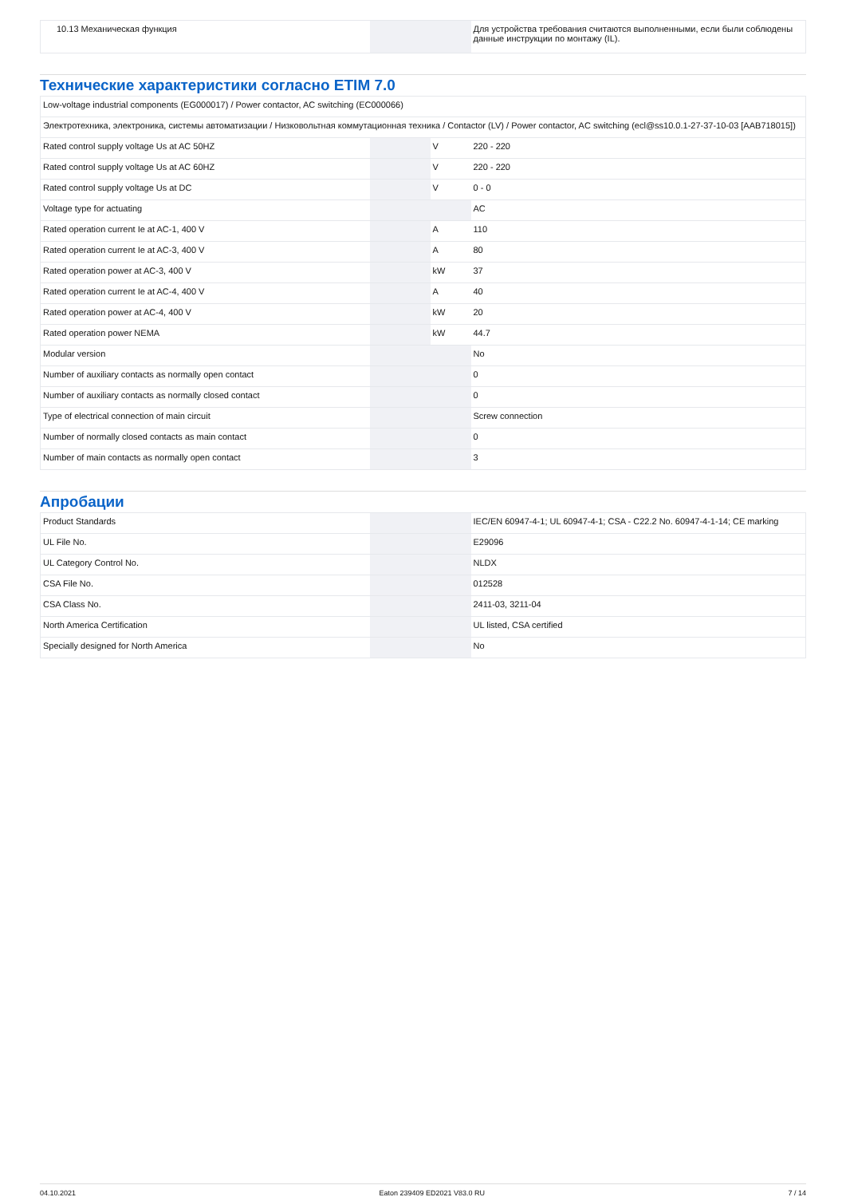| 10.13 Механическая функция | | | Для устройства требования считаются выполненными, если были соблюдены данные инструкции по монтажу (IL). |
Технические характеристики согласно ETIM 7.0
| Low-voltage industrial components (EG000017) / Power contactor, AC switching (EC000066) | | | |
| Электротехника, электроника, системы автоматизации / Низковольтная коммутационная техника / Contactor (LV) / Power contactor, AC switching (ecl@ss10.0.1-27-37-10-03 [AAB718015]) | | | |
| Rated control supply voltage Us at AC 50HZ | | V | 220 - 220 |
| Rated control supply voltage Us at AC 60HZ | | V | 220 - 220 |
| Rated control supply voltage Us at DC | | V | 0 - 0 |
| Voltage type for actuating | | | AC |
| Rated operation current Ie at AC-1, 400 V | | A | 110 |
| Rated operation current Ie at AC-3, 400 V | | A | 80 |
| Rated operation power at AC-3, 400 V | | kW | 37 |
| Rated operation current Ie at AC-4, 400 V | | A | 40 |
| Rated operation power at AC-4, 400 V | | kW | 20 |
| Rated operation power NEMA | | kW | 44.7 |
| Modular version | | | No |
| Number of auxiliary contacts as normally open contact | | | 0 |
| Number of auxiliary contacts as normally closed contact | | | 0 |
| Type of electrical connection of main circuit | | | Screw connection |
| Number of normally closed contacts as main contact | | | 0 |
| Number of main contacts as normally open contact | | | 3 |
Апробации
| Product Standards | | | IEC/EN 60947-4-1; UL 60947-4-1; CSA - C22.2 No. 60947-4-1-14; CE marking |
| UL File No. | | | E29096 |
| UL Category Control No. | | | NLDX |
| CSA File No. | | | 012528 |
| CSA Class No. | | | 2411-03, 3211-04 |
| North America Certification | | | UL listed, CSA certified |
| Specially designed for North America | | | No |
04.10.2021 Eaton 239409 ED2021 V83.0 RU 7 / 14